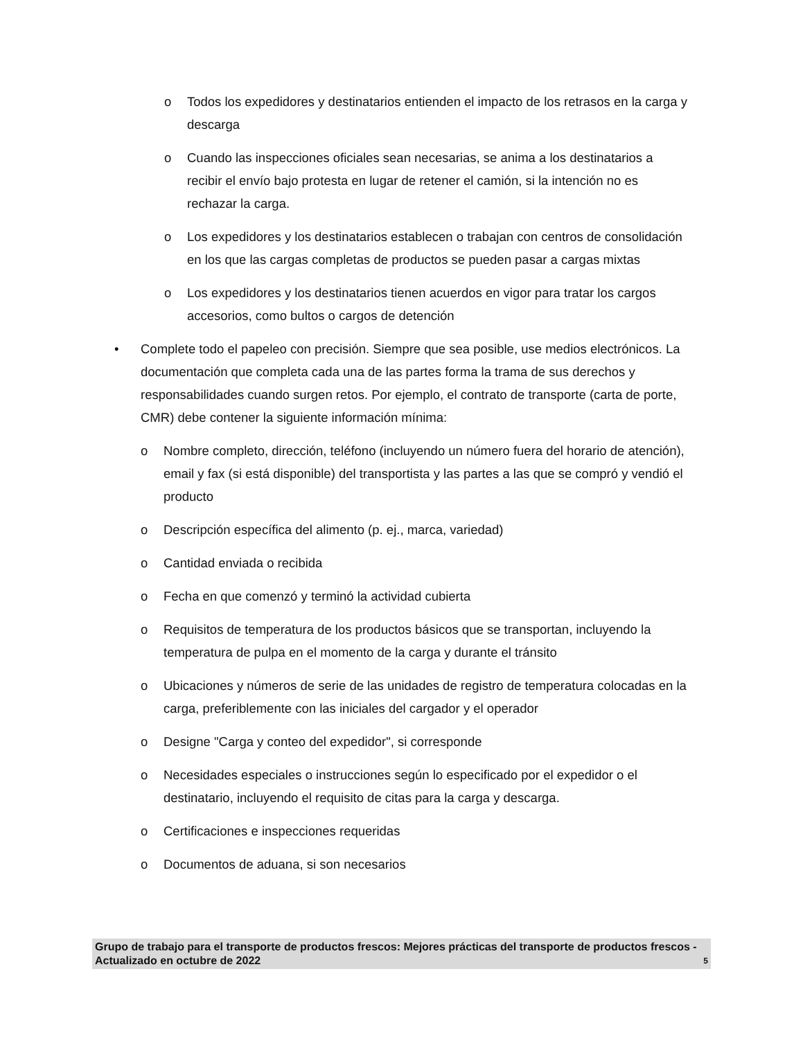o Todos los expedidores y destinatarios entienden el impacto de los retrasos en la carga y descarga
o Cuando las inspecciones oficiales sean necesarias, se anima a los destinatarios a recibir el envío bajo protesta en lugar de retener el camión, si la intención no es rechazar la carga.
o Los expedidores y los destinatarios establecen o trabajan con centros de consolidación en los que las cargas completas de productos se pueden pasar a cargas mixtas
o Los expedidores y los destinatarios tienen acuerdos en vigor para tratar los cargos accesorios, como bultos o cargos de detención
• Complete todo el papeleo con precisión. Siempre que sea posible, use medios electrónicos. La documentación que completa cada una de las partes forma la trama de sus derechos y responsabilidades cuando surgen retos. Por ejemplo, el contrato de transporte (carta de porte, CMR) debe contener la siguiente información mínima:
o Nombre completo, dirección, teléfono (incluyendo un número fuera del horario de atención), email y fax (si está disponible) del transportista y las partes a las que se compró y vendió el producto
o Descripción específica del alimento (p. ej., marca, variedad)
o Cantidad enviada o recibida
o Fecha en que comenzó y terminó la actividad cubierta
o Requisitos de temperatura de los productos básicos que se transportan, incluyendo la temperatura de pulpa en el momento de la carga y durante el tránsito
o Ubicaciones y números de serie de las unidades de registro de temperatura colocadas en la carga, preferiblemente con las iniciales del cargador y el operador
o Designe "Carga y conteo del expedidor", si corresponde
o Necesidades especiales o instrucciones según lo especificado por el expedidor o el destinatario, incluyendo el requisito de citas para la carga y descarga.
o Certificaciones e inspecciones requeridas
o Documentos de aduana, si son necesarios
Grupo de trabajo para el transporte de productos frescos: Mejores prácticas del transporte de productos frescos - Actualizado en octubre de 2022 5